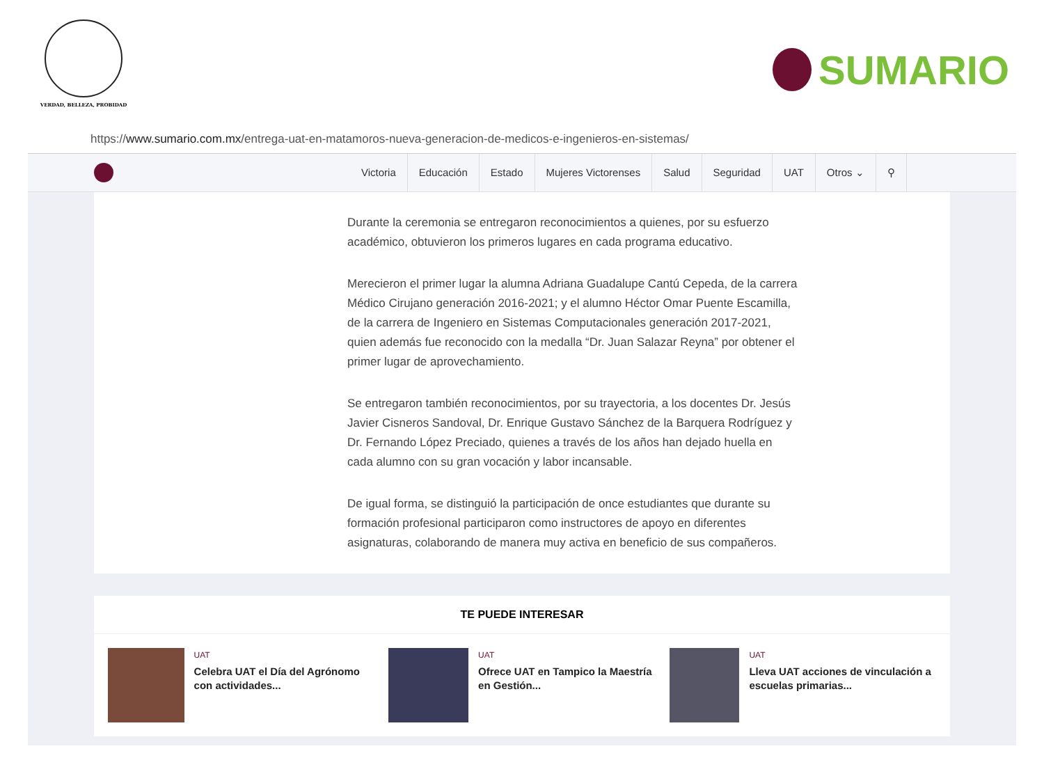VERDAD, BELLEZA, PROBIDAD
SUMARIO
https:// www.sumario.com.mx /entrega-uat-en-matamoros-nueva-generacion-de-medicos-e-ingenieros-en-sistemas/
Victoria Educación Estado Mujeres Victorenses Salud Seguridad UAT Otros ⌄ ⚲
Durante la ceremonia se entregaron reconocimientos a quienes, por su esfuerzo académico, obtuvieron los primeros lugares en cada programa educativo.
Merecieron el primer lugar la alumna Adriana Guadalupe Cantú Cepeda, de la carrera Médico Cirujano generación 2016-2021; y el alumno Héctor Omar Puente Escamilla, de la carrera de Ingeniero en Sistemas Computacionales generación 2017-2021, quien además fue reconocido con la medalla “Dr. Juan Salazar Reyna” por obtener el primer lugar de aprovechamiento.
Se entregaron también reconocimientos, por su trayectoria, a los docentes Dr. Jesús Javier Cisneros Sandoval, Dr. Enrique Gustavo Sánchez de la Barquera Rodríguez y Dr. Fernando López Preciado, quienes a través de los años han dejado huella en cada alumno con su gran vocación y labor incansable.
De igual forma, se distinguió la participación de once estudiantes que durante su formación profesional participaron como instructores de apoyo en diferentes asignaturas, colaborando de manera muy activa en beneficio de sus compañeros.
TE PUEDE INTERESAR
UAT
Celebra UAT el Día del Agrónomo con actividades...
UAT
Ofrece UAT en Tampico la Maestría en Gestión...
UAT
Lleva UAT acciones de vinculación a escuelas primarias...